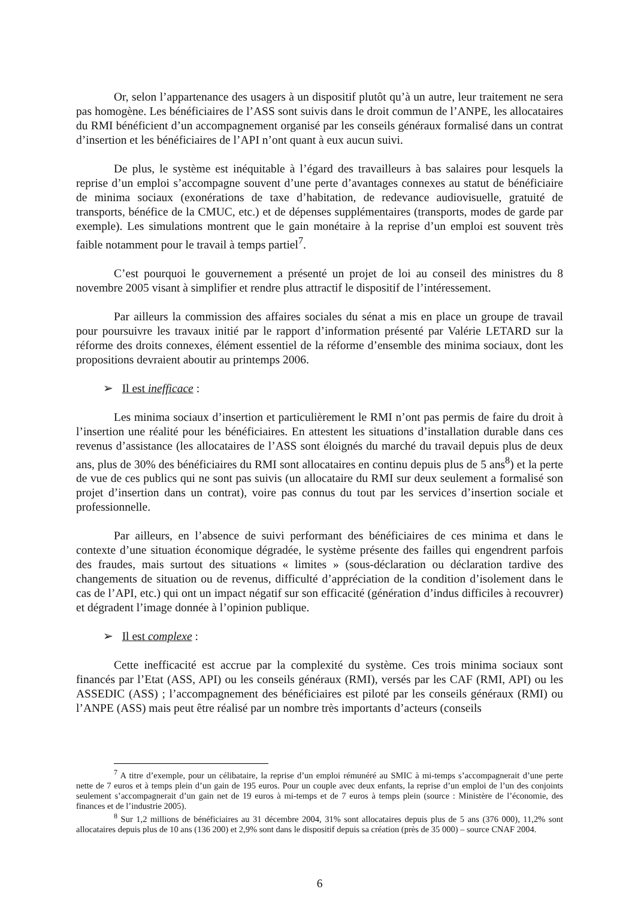Or, selon l’appartenance des usagers à un dispositif plutôt qu’à un autre, leur traitement ne sera pas homogène. Les bénéficiaires de l’ASS sont suivis dans le droit commun de l’ANPE, les allocataires du RMI bénéficient d’un accompagnement organisé par les conseils généraux formalisé dans un contrat d’insertion et les bénéficiaires de l’API n’ont quant à eux aucun suivi.
De plus, le système est inéquitable à l’égard des travailleurs à bas salaires pour lesquels la reprise d’un emploi s’accompagne souvent d’une perte d’avantages connexes au statut de bénéficiaire de minima sociaux (exonérations de taxe d’habitation, de redevance audiovisuelle, gratuité de transports, bénéfice de la CMUC, etc.) et de dépenses supplémentaires (transports, modes de garde par exemple). Les simulations montrent que le gain monétaire à la reprise d’un emploi est souvent très faible notamment pour le travail à temps partiel<sup>7</sup>.
C’est pourquoi le gouvernement a présenté un projet de loi au conseil des ministres du 8 novembre 2005 visant à simplifier et rendre plus attractif le dispositif de l’intéressement.
Par ailleurs la commission des affaires sociales du sénat a mis en place un groupe de travail pour poursuivre les travaux initié par le rapport d’information présenté par Valérie LETARD sur la réforme des droits connexes, élément essentiel de la réforme d’ensemble des minima sociaux, dont les propositions devraient aboutir au printemps 2006.
➢ Il est inefficace :
Les minima sociaux d’insertion et particulièrement le RMI n’ont pas permis de faire du droit à l’insertion une réalité pour les bénéficiaires. En attestent les situations d’installation durable dans ces revenus d’assistance (les allocataires de l’ASS sont éloignés du marché du travail depuis plus de deux ans, plus de 30% des bénéficiaires du RMI sont allocataires en continu depuis plus de 5 ans<sup>8</sup>) et la perte de vue de ces publics qui ne sont pas suivis (un allocataire du RMI sur deux seulement a formalisé son projet d’insertion dans un contrat), voire pas connus du tout par les services d’insertion sociale et professionnelle.
Par ailleurs, en l’absence de suivi performant des bénéficiaires de ces minima et dans le contexte d’une situation économique dégradée, le système présente des failles qui engendrent parfois des fraudes, mais surtout des situations « limites » (sous-déclaration ou déclaration tardive des changements de situation ou de revenus, difficulté d’appréciation de la condition d’isolement dans le cas de l’API, etc.) qui ont un impact négatif sur son efficacité (génération d’indus difficiles à recouvrer) et dégradent l’image donnée à l’opinion publique.
➢ Il est complexe :
Cette inefficacité est accrue par la complexité du système. Ces trois minima sociaux sont financés par l’Etat (ASS, API) ou les conseils généraux (RMI), versés par les CAF (RMI, API) ou les ASSEDIC (ASS) ; l’accompagnement des bénéficiaires est piloté par les conseils généraux (RMI) ou l’ANPE (ASS) mais peut être réalisé par un nombre très importants d’acteurs (conseils
<sup>7</sup> A titre d’exemple, pour un célibataire, la reprise d’un emploi rémunéré au SMIC à mi-temps s’accompagnerait d’une perte nette de 7 euros et à temps plein d’un gain de 195 euros. Pour un couple avec deux enfants, la reprise d’un emploi de l’un des conjoints seulement s’accompagnerait d’un gain net de 19 euros à mi-temps et de 7 euros à temps plein (source : Ministère de l’économie, des finances et de l’industrie 2005).
<sup>8</sup> Sur 1,2 millions de bénéficiaires au 31 décembre 2004, 31% sont allocataires depuis plus de 5 ans (376 000), 11,2% sont allocataires depuis plus de 10 ans (136 200) et 2,9% sont dans le dispositif depuis sa création (près de 35 000) – source CNAF 2004.
6